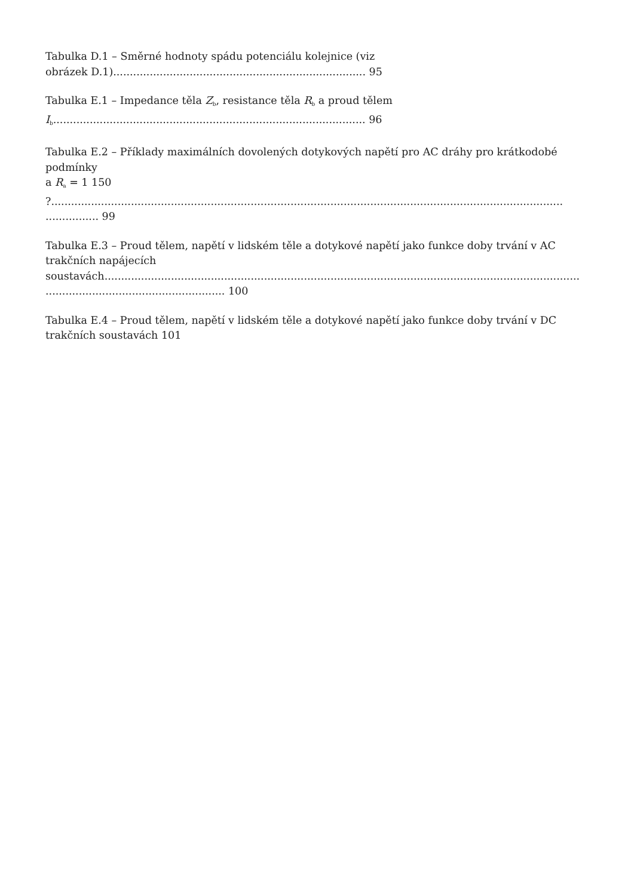Tabulka D.1 – Směrné hodnoty spádu potenciálu kolejnice (viz
obrázek D.1)............................................................................ 95
Tabulka E.1 – Impedance těla Z<sub>b</sub>, resistance těla R<sub>b</sub> a proud tělem
I<sub>b</sub>.............................................................................................. 96
Tabulka E.2 – Příklady maximálních dovolených dotykových napětí pro AC dráhy pro krátkodobé
podmínky
a R<sub>a</sub> = 1 150
?..........................................................................................................................................................
................ 99
Tabulka E.3 – Proud tělem, napětí v lidském těle a dotykové napětí jako funkce doby trvání v AC
trakčních napájecích
soustavách...............................................................................................................................................
...................................................... 100
Tabulka E.4 – Proud tělem, napětí v lidském těle a dotykové napětí jako funkce doby trvání v DC
trakčních soustavách 101